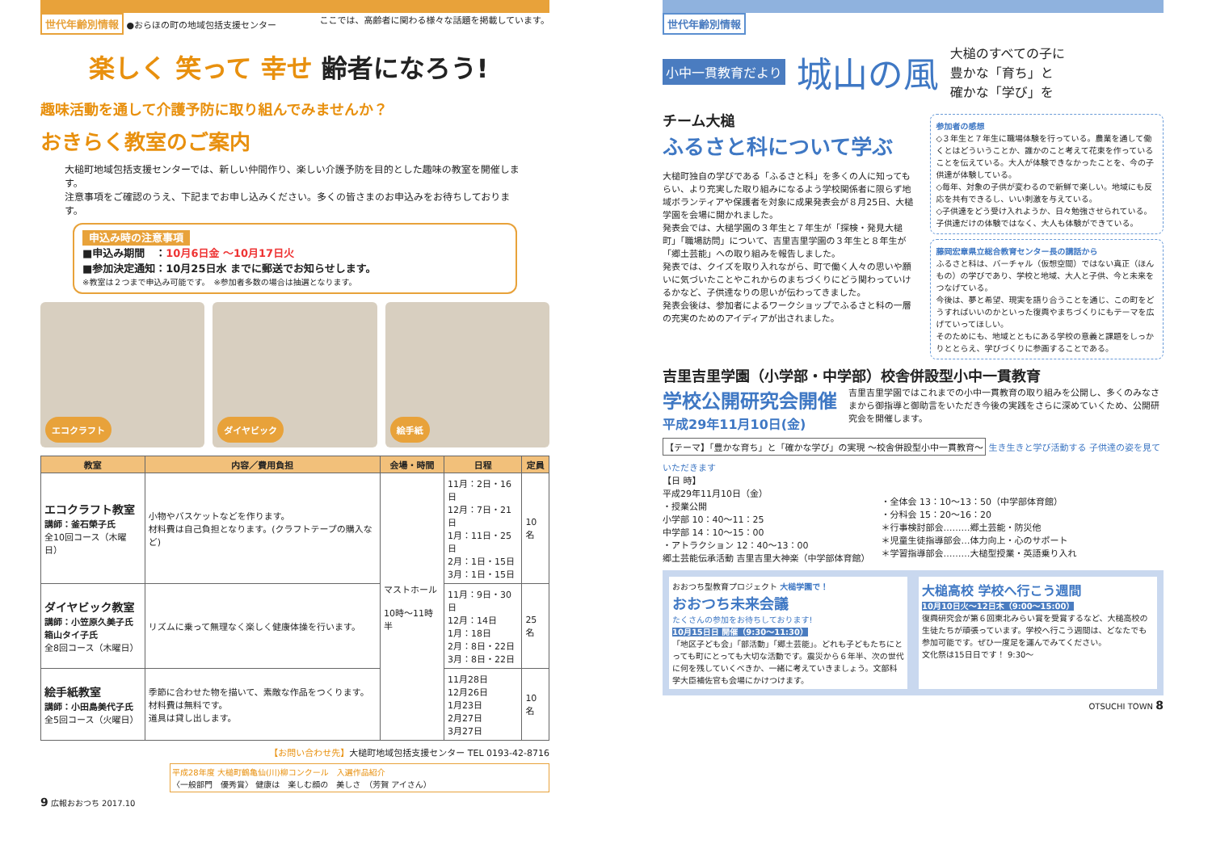世代年齢別情報 ●おらほの町の地域包括支援センター ここでは、高齢者に関わる様々な話題を掲載しています。
楽しく 笑って 幸せ 齢者になろう!
趣味活動を通して介護予防に取り組んでみませんか？
おきらく教室のご案内
大槌町地域包括支援センターでは、新しい仲間作り、楽しい介護予防を目的とした趣味の教室を開催します。
注意事項をご確認のうえ、下記までお申し込みください。多くの皆さまのお申込みをお待ちしております。
申込み時の注意事項
■申込み期間　：10月6日金 ～10月17日火
■参加決定通知：10月25日水 までに郵送でお知らせします。
※教室は２つまで申込み可能です。　※参加者多数の場合は抽選となります。
エコクラフト ダイヤビック 絵手紙
| 教室 | 内容／費用負担 | 会場・時間 | 日程 | 定員 |
| --- | --- | --- | --- | --- |
| エコクラフト教室 講師：釜石榮子氏 全10回コース（木曜日） | 小物やバスケットなどを作ります。 材料費は自己負担となります。(クラフトテープの購入など) | マストホール 10時～11時半 | 11月：2日・16日 12月：7日・21日 1月：11日・25日 2月：1日・15日 3月：1日・15日 | 10名 |
| ダイヤビック教室 講師：小笠原久美子氏 箱山タイ子氏 全8回コース（木曜日） | リズムに乗って無理なく楽しく健康体操を行います。 | | 11月：9日・30日 12月：14日 1月：18日 2月：8日・22日 3月：8日・22日 | 25名 |
| 絵手紙教室 講師：小田島美代子氏 全5回コース（火曜日） | 季節に合わせた物を描いて、素敵な作品をつくります。 材料費は無料です。 道具は貸し出します。 | | 11月28日 12月26日 1月23日 2月27日 3月27日 | 10名 |
【お問い合わせ先】大槌町地域包括支援センター TEL 0193-42-8716
平成28年度 大槌町鶴亀仙(川)柳コンクール　入選作品紹介
〈一般部門　優秀賞〉 健康は　楽しむ顔の　美しさ　（芳賀 アイさん）
9 広報おおつち 2017.10
世代年齢別情報
小中一貫教育だより 城山の風 大槌のすべての子に
豊かな「育ち」と
確かな「学び」を
チーム大槌
ふるさと科について学ぶ
大槌町独自の学びである「ふるさと科」を多くの人に知ってもらい、より充実した取り組みになるよう学校関係者に限らず地域ボランティアや保護者を対象に成果発表会が８月25日、大槌学園を会場に開かれました。
発表会では、大槌学園の３年生と７年生が「探検・発見大槌町」「職場訪問」について、吉里吉里学園の３年生と８年生が「郷土芸能」への取り組みを報告しました。
発表では、クイズを取り入れながら、町で働く人々の思いや願いに気づいたことやこれからのまちづくりにどう関わっていけるかなど、子供達なりの思いが伝わってきました。
発表会後は、参加者によるワークショップでふるさと科の一層の充実のためのアイディアが出されました。
参加者の感想
◇３年生と７年生に職場体験を行っている。農業を通して働くとはどういうことか、誰かのこと考えて花束を作っていることを伝えている。大人が体験できなかったことを、今の子供達が体験している。
◇毎年、対象の子供が変わるので新鮮で楽しい。地域にも反応を共有できるし、いい刺激を与えている。
◇子供達をどう受け入れようか、日々勉強させられている。子供達だけの体験ではなく、大人も体験ができている。
藤岡宏章県立総合教育センター長の講話から
ふるさと科は、バーチャル（仮想空間）ではない真正（ほんもの）の学びであり、学校と地域、大人と子供、今と未来をつなげている。
今後は、夢と希望、現実を語り合うことを通じ、この町をどうすればいいのかといった復興やまちづくりにもテーマを広げていってほしい。
そのためにも、地域とともにある学校の意義と課題をしっかりととらえ、学びづくりに参画することである。
吉里吉里学園（小学部・中学部）校舎併設型小中一貫教育
学校公開研究会開催
平成29年11月10日(金)
吉里吉里学園ではこれまでの小中一貫教育の取り組みを公開し、多くのみなさまから御指導と御助言をいただき今後の実践をさらに深めていくため、公開研究会を開催します。
【テーマ】「豊かな育ち」と「確かな学び」の実現 ～校舎併設型小中一貫教育～
生き生きと学び活動する 子供達の姿を見ていただきます
【日 時】
平成29年11月10日（金）
・授業公開
小学部 10：40～11：25
中学部 14：10～15：00
・アトラクション 12：40～13：00
郷土芸能伝承活動 吉里吉里大神楽（中学部体育館）
・全体会 13：10～13：50（中学部体育館）
・分科会 15：20～16：20
＊行事検討部会………郷土芸能・防災他
＊児童生徒指導部会…体力向上・心のサポート
＊学習指導部会………大槌型授業・英語乗り入れ
おおつち型教育プロジェクト 大槌学園で！
おおつち未来会議
たくさんの参加をお待ちしております!
10月15日日 開催（9:30～11:30）
「地区子ども会」「部活動」「郷土芸能」。どれも子どもたちにとっても町にとっても大切な活動です。震災から６年半、次の世代に何を残していくべきか、一緒に考えていきましょう。文部科学大臣補佐官も会場にかけつけます。
大槌高校 学校へ行こう週間
10月10日火～12日木（9:00～15:00）
復興研究会が第６回東北みらい賞を受賞するなど、大槌高校の生徒たちが頑張っています。学校へ行こう週間は、どなたでも参加可能です。ぜひ一度足を運んでみてください。
文化祭は15日日です！ 9:30～
OTSUCHI TOWN 8